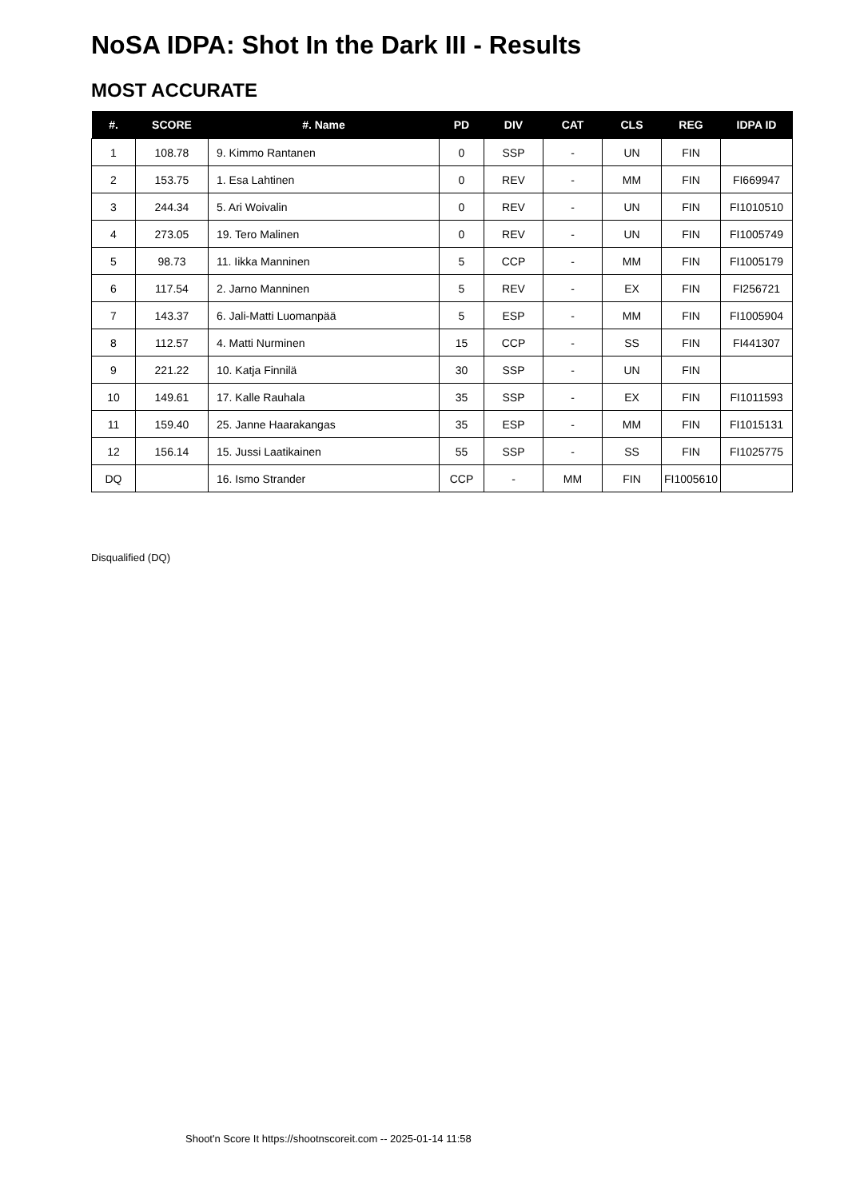NoSA IDPA: Shot In the Dark III - Results
MOST ACCURATE
| #. | SCORE | #. Name | PD | DIV | CAT | CLS | REG | IDPA ID |
| --- | --- | --- | --- | --- | --- | --- | --- | --- |
| 1 | 108.78 | 9. Kimmo Rantanen | 0 | SSP | - | UN | FIN | |
| 2 | 153.75 | 1. Esa Lahtinen | 0 | REV | - | MM | FIN | FI669947 |
| 3 | 244.34 | 5. Ari Woivalin | 0 | REV | - | UN | FIN | FI1010510 |
| 4 | 273.05 | 19. Tero Malinen | 0 | REV | - | UN | FIN | FI1005749 |
| 5 | 98.73 | 11. Iikka Manninen | 5 | CCP | - | MM | FIN | FI1005179 |
| 6 | 117.54 | 2. Jarno Manninen | 5 | REV | - | EX | FIN | FI256721 |
| 7 | 143.37 | 6. Jali-Matti Luomanpää | 5 | ESP | - | MM | FIN | FI1005904 |
| 8 | 112.57 | 4. Matti Nurminen | 15 | CCP | - | SS | FIN | FI441307 |
| 9 | 221.22 | 10. Katja Finnilä | 30 | SSP | - | UN | FIN | |
| 10 | 149.61 | 17. Kalle Rauhala | 35 | SSP | - | EX | FIN | FI1011593 |
| 11 | 159.40 | 25. Janne Haarakangas | 35 | ESP | - | MM | FIN | FI1015131 |
| 12 | 156.14 | 15. Jussi Laatikainen | 55 | SSP | - | SS | FIN | FI1025775 |
| DQ | | 16. Ismo Strander | CCP | - | MM | FIN | FI1005610 | |
Disqualified (DQ)
Shoot'n Score It https://shootnscoreit.com -- 2025-01-14 11:58